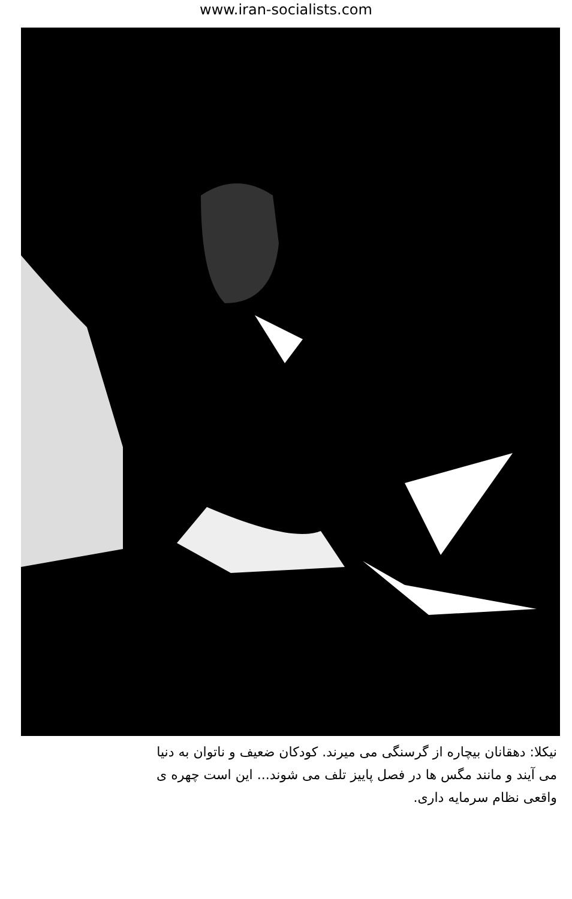www.iran-socialists.com
نیکلا: دهقانان بیچاره از گرسنگی می میرند. کودکان ضعیف و ناتوان به دنیا
می آیند و مانند مگس ها در فصل پاییز تلف می شوند... این است چهره ی
واقعی نظام سرمایه داری.